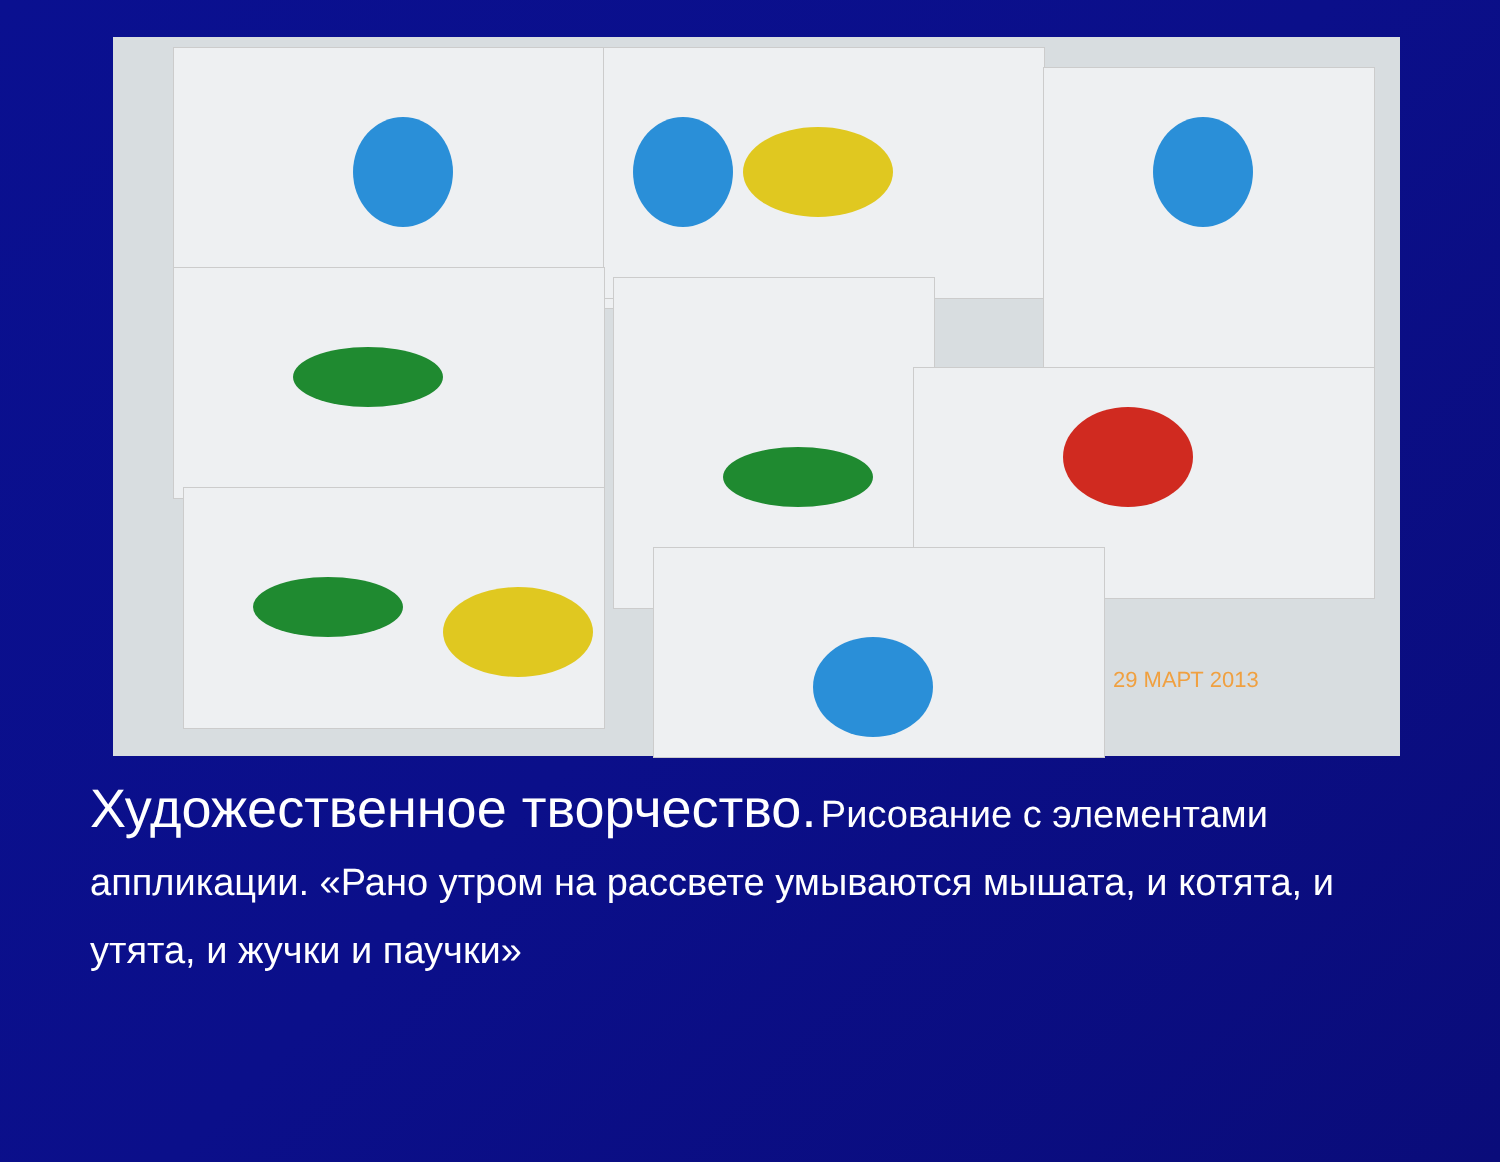29 МАРТ 2013
Художественное творчество. Рисование с элементами аппликации. «Рано утром на рассвете умываются мышата, и котята, и утята, и жучки и паучки»